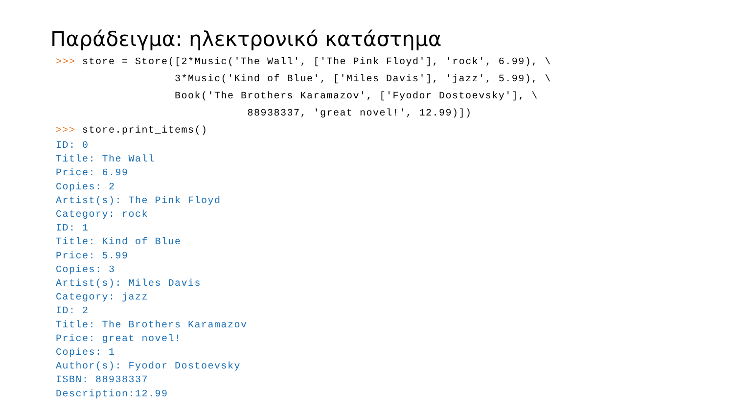Παράδειγμα: ηλεκτρονικό κατάστημα
>>> store = Store([2*Music('The Wall', ['The Pink Floyd'], 'rock', 6.99), \
                  3*Music('Kind of Blue', ['Miles Davis'], 'jazz', 5.99), \
                  Book('The Brothers Karamazov', ['Fyodor Dostoevsky'], \
                             88938337, 'great novel!', 12.99)])
>>> store.print_items()
ID: 0
Title: The Wall
Price: 6.99
Copies: 2
Artist(s): The Pink Floyd
Category: rock
ID: 1
Title: Kind of Blue
Price: 5.99
Copies: 3
Artist(s): Miles Davis
Category: jazz
ID: 2
Title: The Brothers Karamazov
Price: great novel!
Copies: 1
Author(s): Fyodor Dostoevsky
ISBN: 88938337
Description:12.99